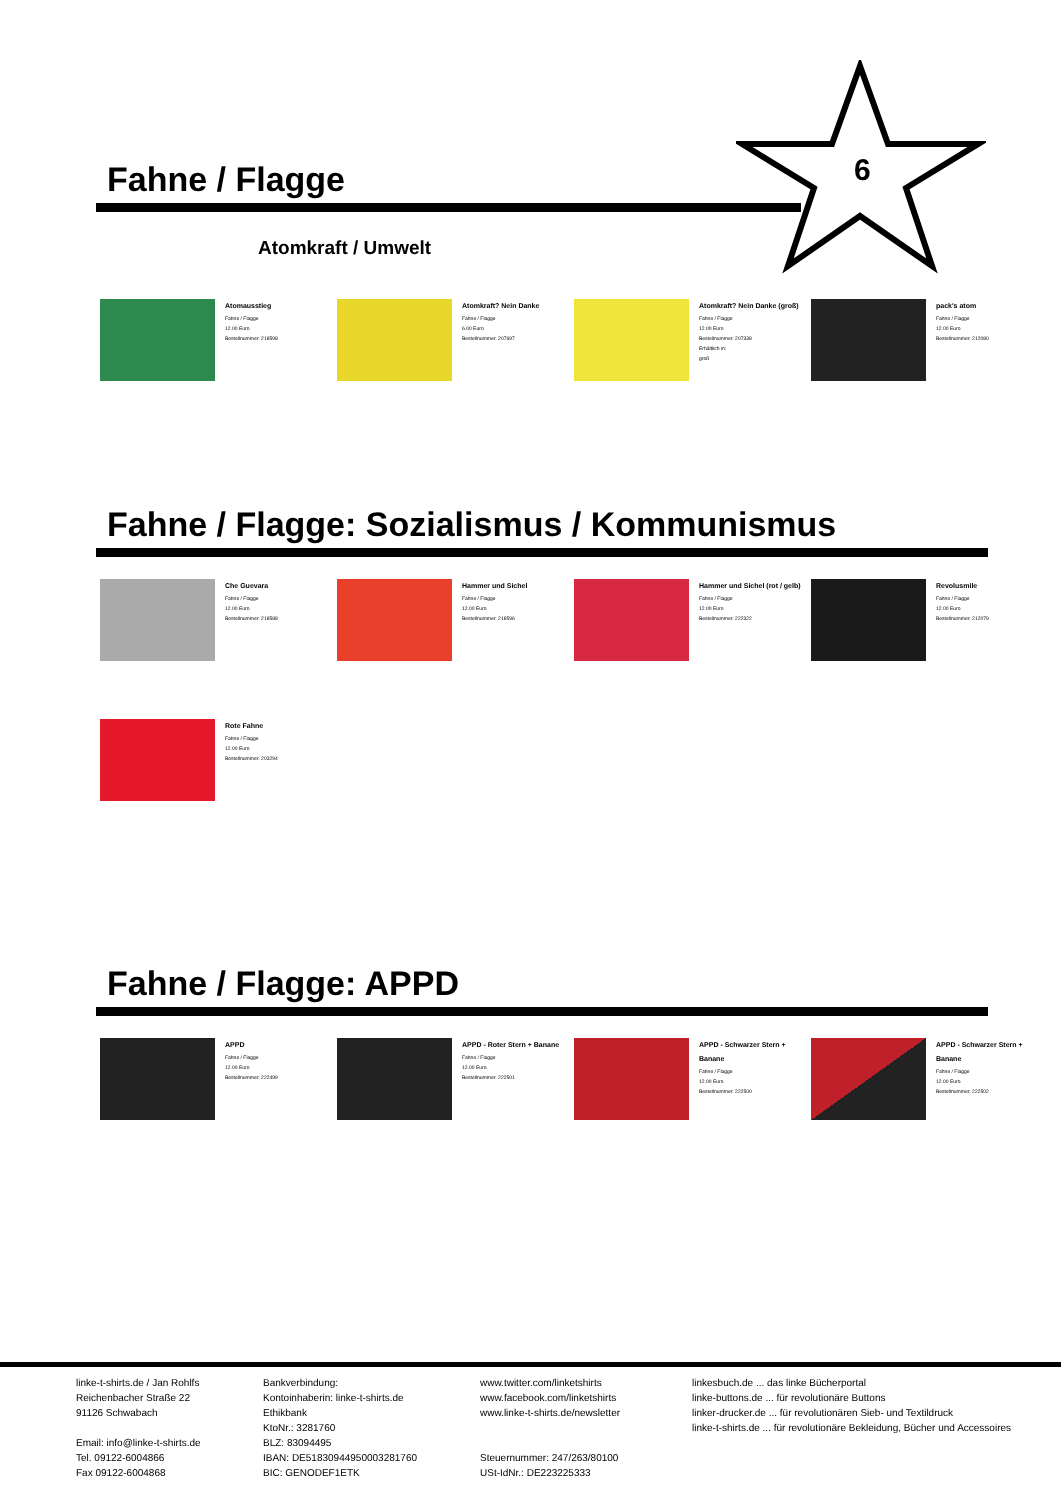6
Fahne / Flagge
Atomkraft / Umwelt
Atomausstieg
Fahne / Flagge
12.00 Euro
Bestellnummer: 218598
Atomkraft? Nein Danke
Fahne / Flagge
6.00 Euro
Bestellnummer: 207697
Atomkraft? Nein Danke (groß)
Fahne / Flagge
12.00 Euro
Bestellnummer: 207338
Erhältlich in:
groß
pack's atom
Fahne / Flagge
12.00 Euro
Bestellnummer: 212080
Fahne / Flagge: Sozialismus / Kommunismus
Che Guevara
Fahne / Flagge
12.00 Euro
Bestellnummer: 218588
Hammer und Sichel
Fahne / Flagge
12.00 Euro
Bestellnummer: 218596
Hammer und Sichel (rot / gelb)
Fahne / Flagge
12.00 Euro
Bestellnummer: 222322
Revolusmile
Fahne / Flagge
12.00 Euro
Bestellnummer: 212079
Rote Fahne
Fahne / Flagge
12.00 Euro
Bestellnummer: 203294
Fahne / Flagge: APPD
APPD
Fahne / Flagge
12.00 Euro
Bestellnummer: 222499
APPD - Roter Stern + Banane
Fahne / Flagge
12.00 Euro
Bestellnummer: 222501
APPD - Schwarzer Stern + Banane
Fahne / Flagge
12.00 Euro
Bestellnummer: 222500
APPD - Schwarzer Stern + Banane
Fahne / Flagge
12.00 Euro
Bestellnummer: 222502
linke-t-shirts.de / Jan Rohlfs
Reichenbacher Straße 22
91126 Schwabach
Email: info@linke-t-shirts.de
Tel. 09122-6004866
Fax 09122-6004868
Bankverbindung:
Kontoinhaberin: linke-t-shirts.de
Ethikbank
KtoNr.: 3281760
BLZ: 83094495
IBAN: DE51830944950003281760
BIC: GENODEF1ETK
www.twitter.com/linketshirts
www.facebook.com/linketshirts
www.linke-t-shirts.de/newsletter
Steuernummer: 247/263/80100
USt-IdNr.: DE223225333
linkesbuch.de ... das linke Bücherportal
linke-buttons.de ... für revolutionäre Buttons
linker-drucker.de ... für revolutionären Sieb- und Textildruck
linke-t-shirts.de ... für revolutionäre Bekleidung, Bücher und Accessoires